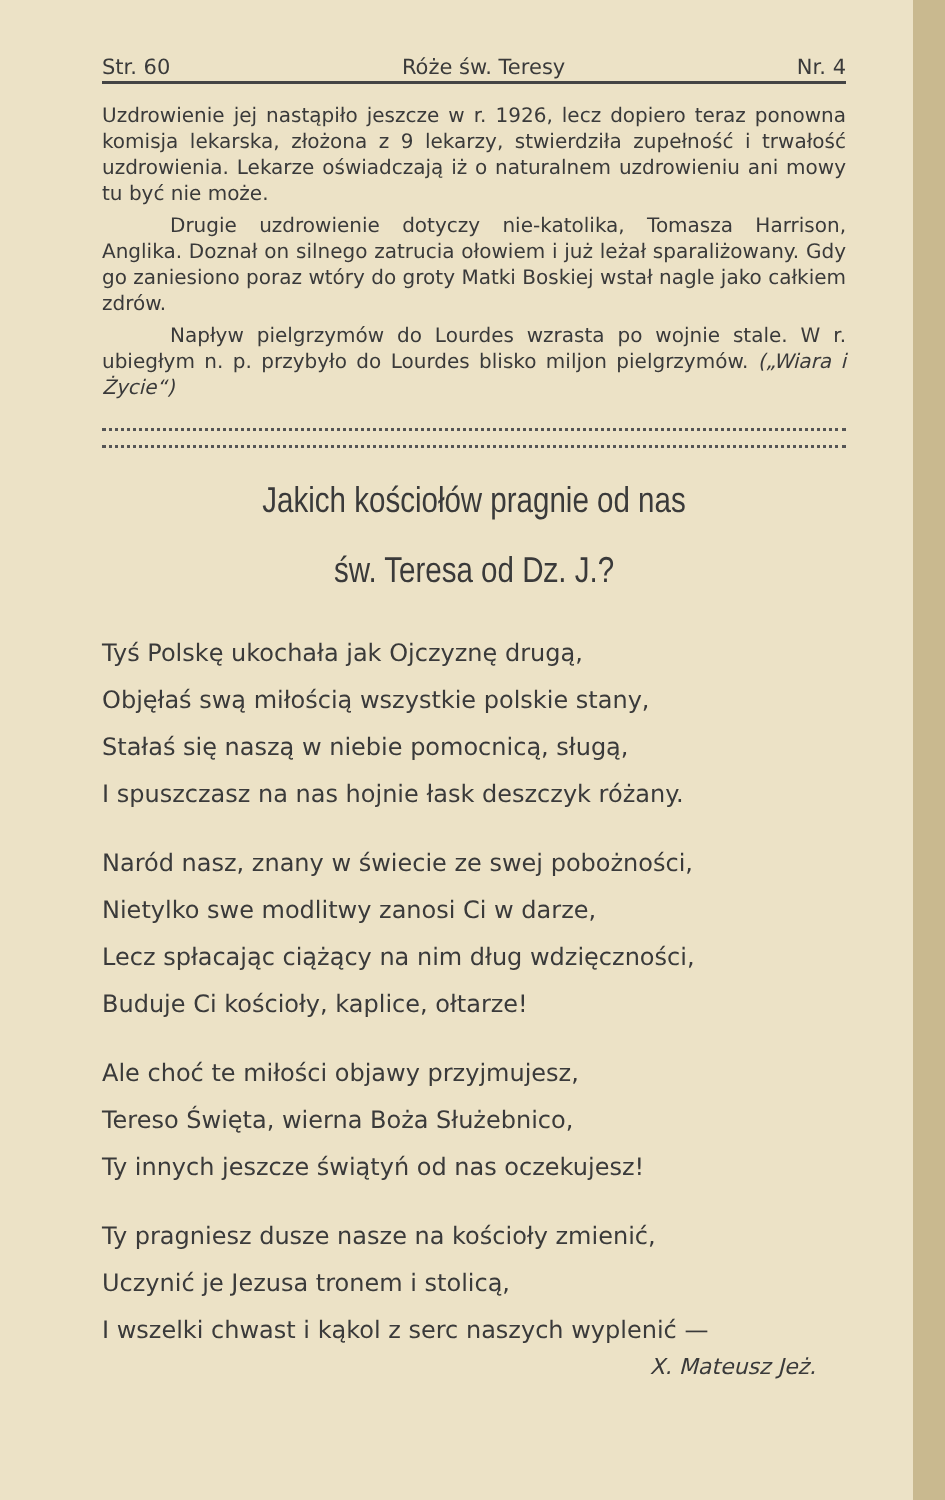Str. 60 Róże św. Teresy Nr. 4
Uzdrowienie jej nastąpiło jeszcze w r. 1926, lecz dopiero teraz ponowna komisja lekarska, złożona z 9 lekarzy, stwierdziła zupełność i trwałość uzdrowienia. Lekarze oświadczają iż o naturalnem uzdrowieniu ani mowy tu być nie może.
Drugie uzdrowienie dotyczy nie-katolika, Tomasza Harrison, Anglika. Doznał on silnego zatrucia ołowiem i już leżał sparaliżowany. Gdy go zaniesiono poraz wtóry do groty Matki Boskiej wstał nagle jako całkiem zdrów.
Napływ pielgrzymów do Lourdes wzrasta po wojnie stale. W r. ubiegłym n. p. przybyło do Lourdes blisko miljon pielgrzymów. („Wiara i Życie“)
Jakich kościołów pragnie od nas
św. Teresa od Dz. J.?
Tyś Polskę ukochała jak Ojczyznę drugą,
Objęłaś swą miłością wszystkie polskie stany,
Stałaś się naszą w niebie pomocnicą, sługą,
I spuszczasz na nas hojnie łask deszczyk różany.
Naród nasz, znany w świecie ze swej pobożności,
Nietylko swe modlitwy zanosi Ci w darze,
Lecz spłacając ciążący na nim dług wdzięczności,
Buduje Ci kościoły, kaplice, ołtarze!
Ale choć te miłości objawy przyjmujesz,
Tereso Święta, wierna Boża Służebnico,
Ty innych jeszcze świątyń od nas oczekujesz!
Ty pragniesz dusze nasze na kościoły zmienić,
Uczynić je Jezusa tronem i stolicą,
I wszelki chwast i kąkol z serc naszych wyplenić —
X. Mateusz Jeż.